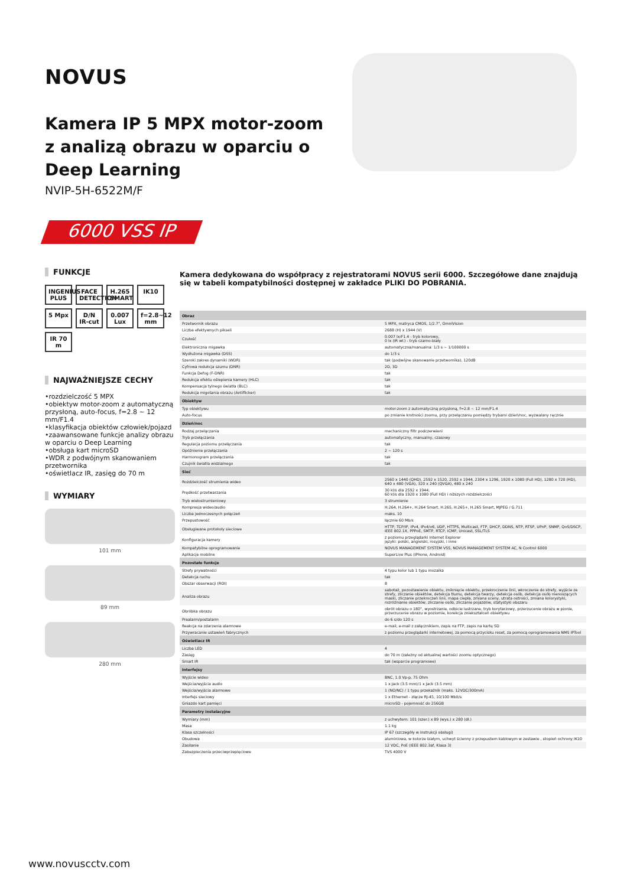NOVUS
Kamera IP 5 MPX motor-zoom z analizą obrazu w oparciu o Deep Learning
NVIP-5H-6522M/F
6000 VSS IP
FUNKCJE
INGENIUS PLUS FACE DETECTION H.265 SMART IK10 5 Mpx D/N IR-cut 0.007 Lux f=2.8~12 mm IR 70 m
NAJWAŻNIEJSZE CECHY
•rozdzielczość 5 MPX
•obiektyw motor-zoom z automatyczną przysłoną, auto-focus, f=2.8 ~ 12 mm/F1.4
•klasyfikacja obiektów człowiek/pojazd
•zaawansowane funkcje analizy obrazu w oparciu o Deep Learning
•obsługa kart microSD
•WDR z podwójnym skanowaniem przetwornika
•oświetlacz IR, zasięg do 70 m
WYMIARY
101 mm
89 mm
280 mm
Kamera dedykowana do współpracy z rejestratorami NOVUS serii 6000. Szczegółowe dane znajdują się w tabeli kompatybilności dostępnej w zakładce PLIKI DO POBRANIA.
| Obraz | |
| --- | --- |
| Przetwornik obrazu | 5 MPX, matryca CMOS, 1/2.7", OmniVision |
| Liczba efektywnych pikseli | 2688 (H) x 1944 (V) |
| Czułość | 0.007 lx/F1.4 - tryb kolorowy, 0 lx (IR wł.) - tryb czarno-biały |
| Elektroniczna migawka | automatyczna/manualna: 1/3 s ~ 1/100000 s |
| Wydłużona migawka (DSS) | do 1/3 s |
| Szeroki zakres dynamiki (WDR) | tak (podwójne skanowanie przetwornika), 120dB |
| Cyfrowa redukcja szumu (DNR) | 2D, 3D |
| Funkcja Defog (F-DNR) | tak |
| Redukcja efektu oślepienia kamery (HLC) | tak |
| Kompensacja tylnego światła (BLC) | tak |
| Redukcja migotania obrazu (Antiflicker) | tak |
| Obiektyw | |
| Typ obiektywu | motor-zoom z automatyczną przysłoną, f=2.8 ~ 12 mm/F1.4 |
| Auto-focus | po zmianie krotności zoomu, przy przełączaniu pomiędzy trybami dzień/noc, wyzwalany ręcznie |
| Dzień/noc | |
| Rodzaj przełączania | mechaniczny filtr podczerwieni |
| Tryb przełączania | automatyczny, manualny, czasowy |
| Regulacja poziomu przełączania | tak |
| Opóźnienie przełączania | 2 ~ 120 s |
| Harmonogram przełączania | tak |
| Czujnik światła widzialnego | tak |
| Sieć | |
| Rozdzielczość strumienia wideo | 2560 x 1440 (QHD), 2592 x 1520, 2592 x 1944, 2304 x 1296, 1920 x 1080 (Full HD), 1280 x 720 (HD), 640 x 480 (VGA), 320 x 240 (QVGA), 480 x 240 |
| Prędkość przetwarzania | 30 kl/s dla 2592 x 1944, 60 kl/s dla 1920 x 1080 (Full HD) i niższych rozdzielczości |
| Tryb wielostrumieniowy | 3 strumienie |
| Kompresja wideo/audio | H.264, H.264+, H.264 Smart, H.265, H.265+, H.265 Smart, MJPEG / G.711 |
| Liczba jednoczesnych połączeń | maks. 10 |
| Przepustowość | łącznie 60 Mb/s |
| Obsługiwane protokoły sieciowe | HTTP, TCP/IP, IPv4, IPv4/v6, UDP, HTTPS, Multicast, FTP, DHCP, DDNS, NTP, RTSP, UPnP, SNMP, QoS/DSCP, IEEE 802.1X, PPPoE, SMTP, RTCP, ICMP, Unicast, SSL/TLS |
| Konfiguracja kamery | z poziomu przeglądarki Internet Explorer języki: polski, angielski, rosyjski, i inne |
| Kompatybilne oprogramowanie | NOVUS MANAGEMENT SYSTEM VSS, NOVUS MANAGEMENT SYSTEM AC, N Control 6000 |
| Aplikacje mobilne | SuperLive Plus (iPhone, Android) |
| Pozostałe funkcje | |
| Strefy prywatności | 4 typu kolor lub 1 typu mozaika |
| Detekcja ruchu | tak |
| Obszar obserwacji (ROI) | 8 |
| Analiza obrazu | sabotaż, pozostawienie obiektu, zniknięcie obiektu, przekroczenie linii, wkroczenie do strefy, wyjście ze strefy, zliczanie obiektów, detekcja tłumu, detekcja twarzy, detekcja osób, detekcja osób nienoszących maski, zliczanie przekroczeń linii, mapa ciepła, zmiana sceny, utrata ostrości, zmiana kolorystyki, rozróżnianie obiektów, zliczanie osób, zliczanie pojazdów, statystyki obszaru |
| Obróbka obrazu | obrót obrazu o 180°, wyostrzanie, odbicie lustrzane, tryb korytarzowy, przerzucenie obrazu w pionie, przerzucenie obrazu w poziomie, korekcja zniekształceń obiektywu |
| Prealarm/postalarm | do 6 s/do 120 s |
| Reakcja na zdarzenia alarmowe | e-mail, e-mail z załącznikiem, zapis na FTP, zapis na kartę SD |
| Przywracanie ustawień fabrycznych | z poziomu przeglądarki internetowej, za pomocą przycisku reset, za pomocą oprogramowania NMS IPTool |
| Oświetlacz IR | |
| Liczba LED | 4 |
| Zasięg | do 70 m (zależny od aktualnej wartości zoomu optycznego) |
| Smart IR | tak (wsparcie programowe) |
| Interfejsy | |
| Wyjście wideo | BNC, 1.0 Vp-p, 75 Ohm |
| Wejścia/wyjścia audio | 1 x Jack (3.5 mm)/1 x Jack (3.5 mm) |
| Wejścia/wyjścia alarmowe | 1 (NO/NC) / 1 typu przekaźnik (maks. 12VDC/300mA) |
| Interfejs sieciowy | 1 x Ethernet - złącze RJ-45, 10/100 Mbit/s |
| Gniazdo kart pamięci | microSD - pojemność do 256GB |
| Parametry instalacyjne | |
| Wymiary (mm) | z uchwytem: 101 (szer.) x 89 (wys.) x 280 (dł.) |
| Masa | 1.1 kg |
| Klasa szczelności | IP 67 (szczegóły w instrukcji obsługi) |
| Obudowa | aluminiowa, w kolorze białym, uchwyt ścienny z przepustem kablowym w zestawie , stopień ochrony IK10 |
| Zasilanie | 12 VDC, PoE (IEEE 802.3af, Klasa 3) |
| Zabezpieczenia przeciwprzepięciowe | TVS 4000 V |
www.novuscctv.com